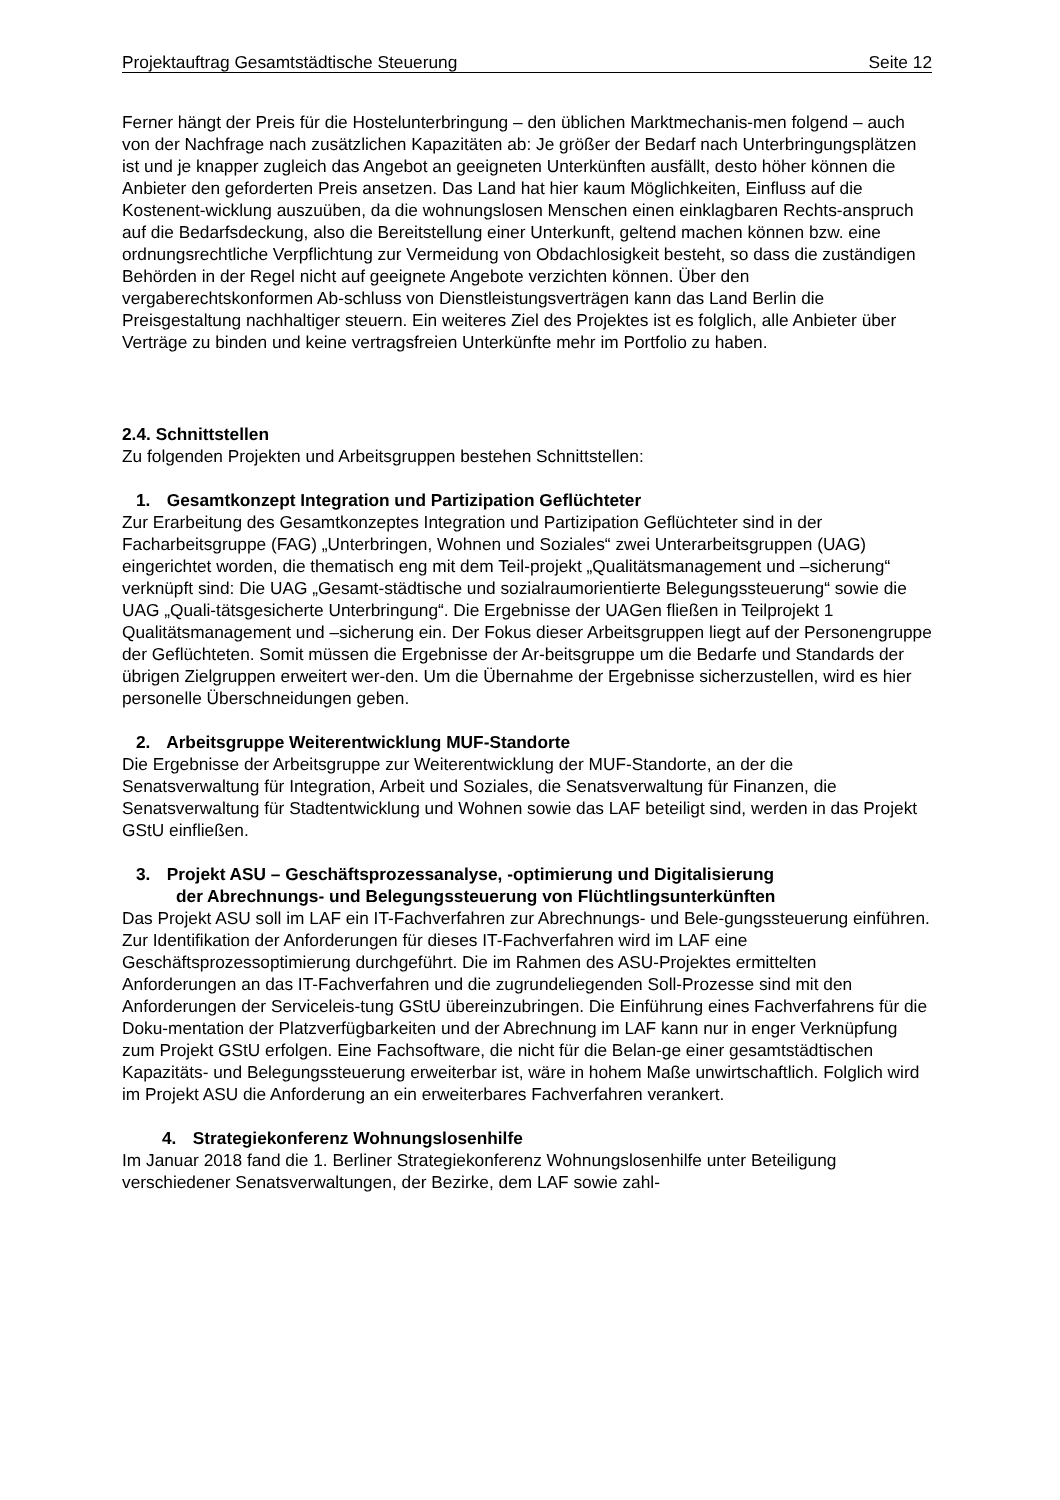Projektauftrag Gesamtstädtische Steuerung Seite 12
Ferner hängt der Preis für die Hostelunterbringung – den üblichen Marktmechanis-men folgend – auch von der Nachfrage nach zusätzlichen Kapazitäten ab: Je größer der Bedarf nach Unterbringungsplätzen ist und je knapper zugleich das Angebot an geeigneten Unterkünften ausfällt, desto höher können die Anbieter den geforderten Preis ansetzen. Das Land hat hier kaum Möglichkeiten, Einfluss auf die Kostenent-wicklung auszuüben, da die wohnungslosen Menschen einen einklagbaren Rechts-anspruch auf die Bedarfsdeckung, also die Bereitstellung einer Unterkunft, geltend machen können bzw. eine ordnungsrechtliche Verpflichtung zur Vermeidung von Obdachlosigkeit besteht, so dass die zuständigen Behörden in der Regel nicht auf geeignete Angebote verzichten können. Über den vergaberechtskonformen Ab-schluss von Dienstleistungsverträgen kann das Land Berlin die Preisgestaltung nachhaltiger steuern. Ein weiteres Ziel des Projektes ist es folglich, alle Anbieter über Verträge zu binden und keine vertragsfreien Unterkünfte mehr im Portfolio zu haben.
2.4. Schnittstellen
Zu folgenden Projekten und Arbeitsgruppen bestehen Schnittstellen:
1. Gesamtkonzept Integration und Partizipation Geflüchteter
Zur Erarbeitung des Gesamtkonzeptes Integration und Partizipation Geflüchteter sind in der Facharbeitsgruppe (FAG) „Unterbringen, Wohnen und Soziales“ zwei Unterarbeitsgruppen (UAG) eingerichtet worden, die thematisch eng mit dem Teil-projekt „Qualitätsmanagement und –sicherung“ verknüpft sind: Die UAG „Gesamt-städtische und sozialraumorientierte Belegungssteuerung“ sowie die UAG „Quali-tätsgesicherte Unterbringung“. Die Ergebnisse der UAGen fließen in Teilprojekt 1 Qualitätsmanagement und –sicherung ein. Der Fokus dieser Arbeitsgruppen liegt auf der Personengruppe der Geflüchteten. Somit müssen die Ergebnisse der Ar-beitsgruppe um die Bedarfe und Standards der übrigen Zielgruppen erweitert wer-den. Um die Übernahme der Ergebnisse sicherzustellen, wird es hier personelle Überschneidungen geben.
2. Arbeitsgruppe Weiterentwicklung MUF-Standorte
Die Ergebnisse der Arbeitsgruppe zur Weiterentwicklung der MUF-Standorte, an der die Senatsverwaltung für Integration, Arbeit und Soziales, die Senatsverwaltung für Finanzen, die Senatsverwaltung für Stadtentwicklung und Wohnen sowie das LAF beteiligt sind, werden in das Projekt GStU einfließen.
3. Projekt ASU – Geschäftsprozessanalyse, -optimierung und Digitalisierung
der Abrechnungs- und Belegungssteuerung von Flüchtlingsunterkünften
Das Projekt ASU soll im LAF ein IT-Fachverfahren zur Abrechnungs- und Bele-gungssteuerung einführen. Zur Identifikation der Anforderungen für dieses IT-Fachverfahren wird im LAF eine Geschäftsprozessoptimierung durchgeführt. Die im Rahmen des ASU-Projektes ermittelten Anforderungen an das IT-Fachverfahren und die zugrundeliegenden Soll-Prozesse sind mit den Anforderungen der Serviceleis-tung GStU übereinzubringen. Die Einführung eines Fachverfahrens für die Doku-mentation der Platzverfügbarkeiten und der Abrechnung im LAF kann nur in enger Verknüpfung zum Projekt GStU erfolgen. Eine Fachsoftware, die nicht für die Belan-ge einer gesamtstädtischen Kapazitäts- und Belegungssteuerung erweiterbar ist, wäre in hohem Maße unwirtschaftlich. Folglich wird im Projekt ASU die Anforderung an ein erweiterbares Fachverfahren verankert.
4. Strategiekonferenz Wohnungslosenhilfe
Im Januar 2018 fand die 1. Berliner Strategiekonferenz Wohnungslosenhilfe unter Beteiligung verschiedener Senatsverwaltungen, der Bezirke, dem LAF sowie zahl-